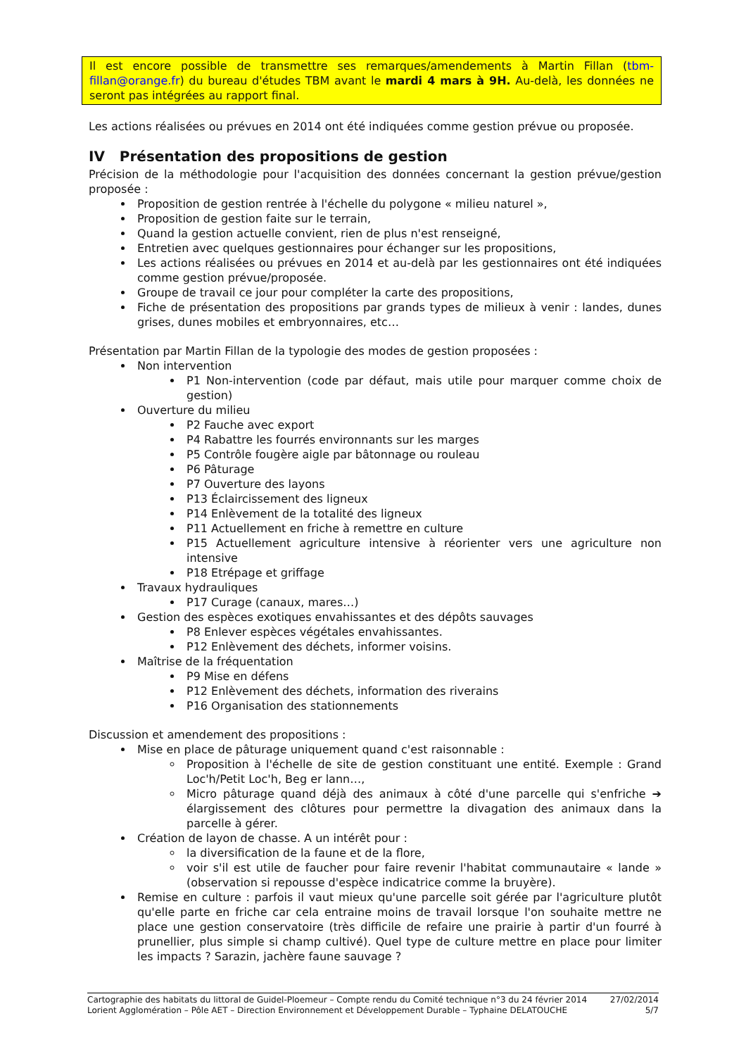Il est encore possible de transmettre ses remarques/amendements à Martin Fillan (tbm-fillan@orange.fr) du bureau d'études TBM avant le mardi 4 mars à 9H. Au-delà, les données ne seront pas intégrées au rapport final.
Les actions réalisées ou prévues en 2014 ont été indiquées comme gestion prévue ou proposée.
IV Présentation des propositions de gestion
Précision de la méthodologie pour l'acquisition des données concernant la gestion prévue/gestion proposée :
Proposition de gestion rentrée à l'échelle du polygone « milieu naturel »,
Proposition de gestion faite sur le terrain,
Quand la gestion actuelle convient, rien de plus n'est renseigné,
Entretien avec quelques gestionnaires pour échanger sur les propositions,
Les actions réalisées ou prévues en 2014 et au-delà par les gestionnaires ont été indiquées comme gestion prévue/proposée.
Groupe de travail ce jour pour compléter la carte des propositions,
Fiche de présentation des propositions par grands types de milieux à venir : landes, dunes grises, dunes mobiles et embryonnaires, etc…
Présentation par Martin Fillan de la typologie des modes de gestion proposées :
Non intervention
P1 Non-intervention (code par défaut, mais utile pour marquer comme choix de gestion)
Ouverture du milieu
P2 Fauche avec export
P4 Rabattre les fourrés environnants sur les marges
P5 Contrôle fougère aigle par bâtonnage ou rouleau
P6 Pâturage
P7 Ouverture des layons
P13 Éclaircissement des ligneux
P14 Enlèvement de la totalité des ligneux
P11 Actuellement en friche à remettre en culture
P15 Actuellement agriculture intensive à réorienter vers une agriculture non intensive
P18 Etrépage et griffage
Travaux hydrauliques
P17 Curage (canaux, mares…)
Gestion des espèces exotiques envahissantes et des dépôts sauvages
P8 Enlever espèces végétales envahissantes.
P12 Enlèvement des déchets, informer voisins.
Maîtrise de la fréquentation
P9 Mise en défens
P12 Enlèvement des déchets, information des riverains
P16 Organisation des stationnements
Discussion et amendement des propositions :
Mise en place de pâturage uniquement quand c'est raisonnable :
Proposition à l'échelle de site de gestion constituant une entité. Exemple : Grand Loc'h/Petit Loc'h, Beg er lann…,
Micro pâturage quand déjà des animaux à côté d'une parcelle qui s'enfriche ➔ élargissement des clôtures pour permettre la divagation des animaux dans la parcelle à gérer.
Création de layon de chasse. A un intérêt pour :
la diversification de la faune et de la flore,
voir s'il est utile de faucher pour faire revenir l'habitat communautaire « lande » (observation si repousse d'espèce indicatrice comme la bruyère).
Remise en culture : parfois il vaut mieux qu'une parcelle soit gérée par l'agriculture plutôt qu'elle parte en friche car cela entraine moins de travail lorsque l'on souhaite mettre ne place une gestion conservatoire (très difficile de refaire une prairie à partir d'un fourré à prunellier, plus simple si champ cultivé). Quel type de culture mettre en place pour limiter les impacts ? Sarazin, jachère faune sauvage ?
Cartographie des habitats du littoral de Guidel-Ploemeur – Compte rendu du Comité technique n°3 du 24 février 2014 27/02/2014
Lorient Agglomération – Pôle AET – Direction Environnement et Développement Durable – Typhaine DELATOUCHE 5/7